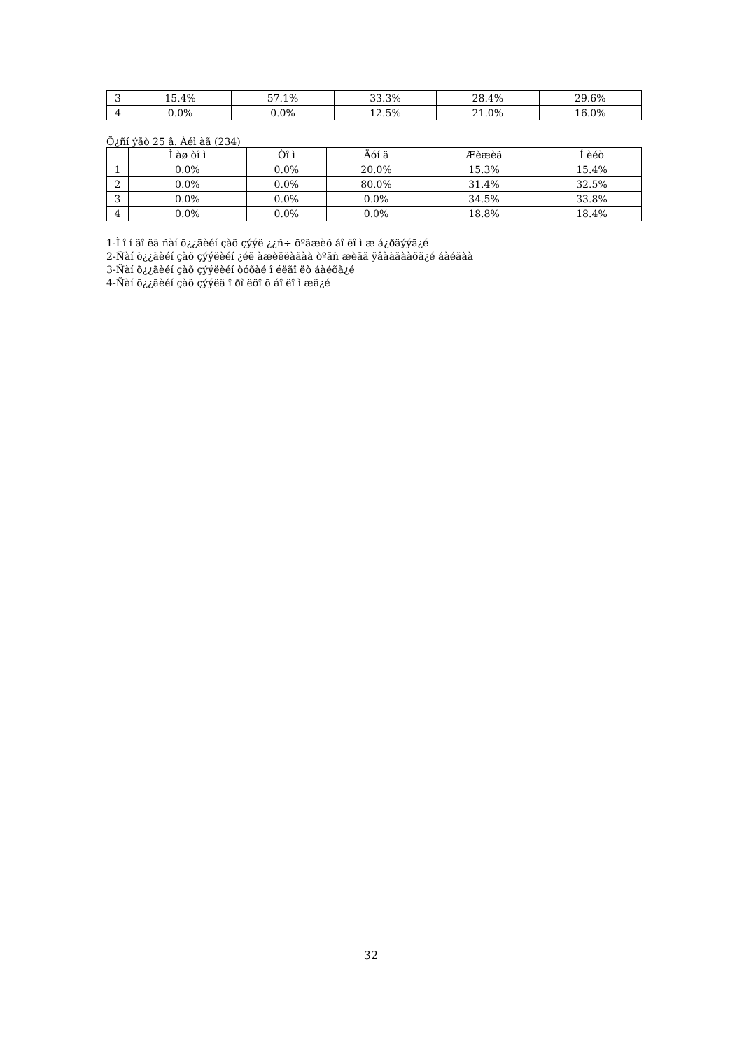| 3 | 15.4% | 57.1% | 33.3% | 28.4% | 29.6% |
| 4 | 0.0% | 0.0% | 12.5% | 21.0% | 16.0% |
Õ¿ñí ýãò 25 â. Àéì àã (234)
| | Ì àø òî ì | Òî ì | Äóí ä | Æèæèã | Í èéò |
| --- | --- | --- | --- | --- | --- |
| 1 | 0.0% | 0.0% | 20.0% | 15.3% | 15.4% |
| 2 | 0.0% | 0.0% | 80.0% | 31.4% | 32.5% |
| 3 | 0.0% | 0.0% | 0.0% | 34.5% | 33.8% |
| 4 | 0.0% | 0.0% | 0.0% | 18.8% | 18.4% |
1-Ì î í ãî ëä ñàí õ¿¿ãèéí çàõ çýýë ¿¿ñ÷ õºãæèõ áî ëî ì æ á¿ðäýýã¿é
2-Ñàí õ¿¿ãèéí çàõ çýýëèéí ¿éë àæèëëàãàà òºãñ æèãä ÿâàãäààõã¿é áàéãàà
3-Ñàí õ¿¿ãèéí çàõ çýýëèéí òóõàé î éëãî ëò áàéõã¿é
4-Ñàí õ¿¿ãèéí çàõ çýýëä î ðî ëöî õ áî ëî ì æã¿é
32